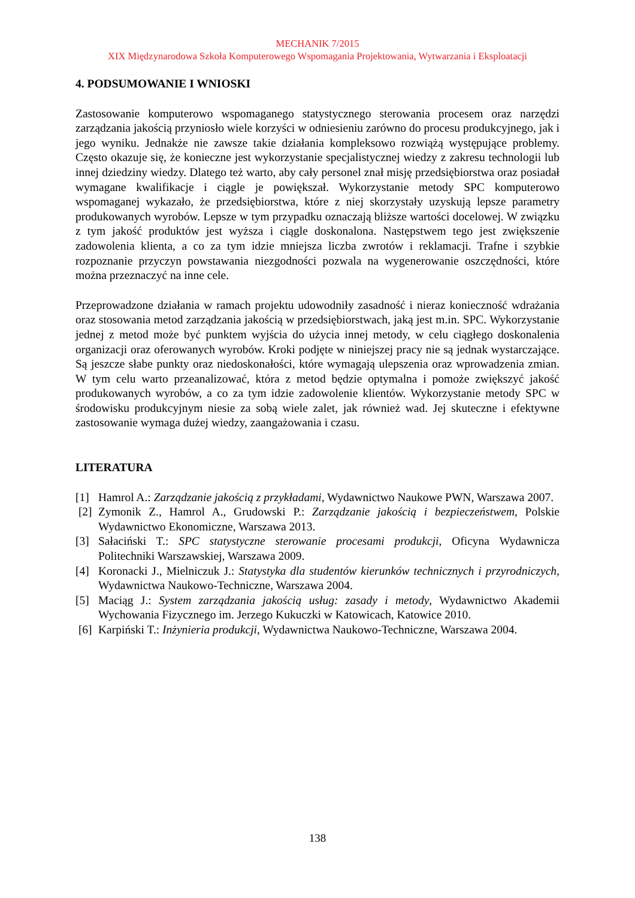MECHANIK 7/2015
XIX Międzynarodowa Szkoła Komputerowego Wspomagania Projektowania, Wytwarzania i Eksploatacji
4. PODSUMOWANIE I WNIOSKI
Zastosowanie komputerowo wspomaganego statystycznego sterowania procesem oraz narzędzi zarządzania jakością przyniosło wiele korzyści w odniesieniu zarówno do procesu produkcyjnego, jak i jego wyniku. Jednakże nie zawsze takie działania kompleksowo rozwiążą występujące problemy. Często okazuje się, że konieczne jest wykorzystanie specjalistycznej wiedzy z zakresu technologii lub innej dziedziny wiedzy. Dlatego też warto, aby cały personel znał misję przedsiębiorstwa oraz posiadał wymagane kwalifikacje i ciągle je powiększał. Wykorzystanie metody SPC komputerowo wspomaganej wykazało, że przedsiębiorstwa, które z niej skorzystały uzyskują lepsze parametry produkowanych wyrobów. Lepsze w tym przypadku oznaczają bliższe wartości docelowej. W związku z tym jakość produktów jest wyższa i ciągle doskonalona. Następstwem tego jest zwiększenie zadowolenia klienta, a co za tym idzie mniejsza liczba zwrotów i reklamacji. Trafne i szybkie rozpoznanie przyczyn powstawania niezgodności pozwala na wygenerowanie oszczędności, które można przeznaczyć na inne cele.
Przeprowadzone działania w ramach projektu udowodniły zasadność i nieraz konieczność wdrażania oraz stosowania metod zarządzania jakością w przedsiębiorstwach, jaką jest m.in. SPC. Wykorzystanie jednej z metod może być punktem wyjścia do użycia innej metody, w celu ciągłego doskonalenia organizacji oraz oferowanych wyrobów. Kroki podjęte w niniejszej pracy nie są jednak wystarczające. Są jeszcze słabe punkty oraz niedoskonałości, które wymagają ulepszenia oraz wprowadzenia zmian. W tym celu warto przeanalizować, która z metod będzie optymalna i pomoże zwiększyć jakość produkowanych wyrobów, a co za tym idzie zadowolenie klientów. Wykorzystanie metody SPC w środowisku produkcyjnym niesie za sobą wiele zalet, jak również wad. Jej skuteczne i efektywne zastosowanie wymaga dużej wiedzy, zaangażowania i czasu.
LITERATURA
[1] Hamrol A.: Zarządzanie jakością z przykładami, Wydawnictwo Naukowe PWN, Warszawa 2007.
[2] Zymonik Z., Hamrol A., Grudowski P.: Zarządzanie jakością i bezpieczeństwem, Polskie Wydawnictwo Ekonomiczne, Warszawa 2013.
[3] Sałaciński T.: SPC statystyczne sterowanie procesami produkcji, Oficyna Wydawnicza Politechniki Warszawskiej, Warszawa 2009.
[4] Koronacki J., Mielniczuk J.: Statystyka dla studentów kierunków technicznych i przyrodniczych, Wydawnictwa Naukowo-Techniczne, Warszawa 2004.
[5] Maciąg J.: System zarządzania jakością usług: zasady i metody, Wydawnictwo Akademii Wychowania Fizycznego im. Jerzego Kukuczki w Katowicach, Katowice 2010.
[6] Karpiński T.: Inżynieria produkcji, Wydawnictwa Naukowo-Techniczne, Warszawa 2004.
138